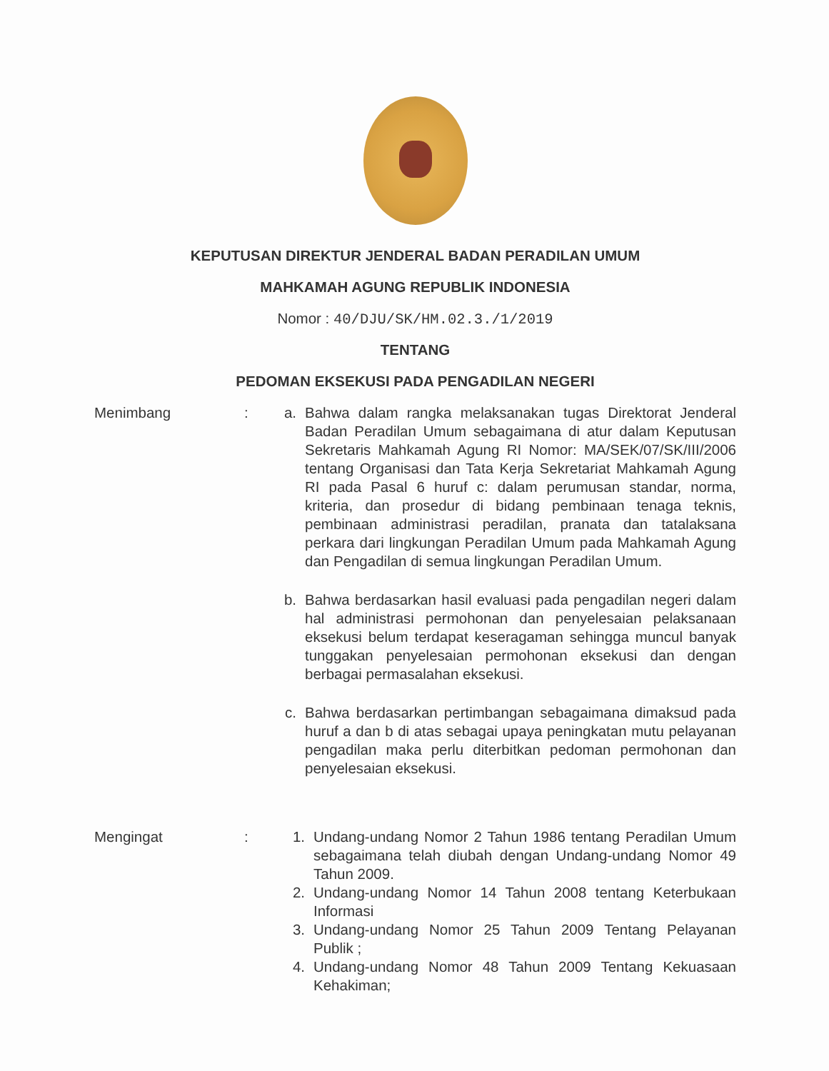KEPUTUSAN DIREKTUR JENDERAL BADAN PERADILAN UMUM
MAHKAMAH AGUNG REPUBLIK INDONESIA
Nomor : 40/DJU/SK/HM.02.3./1/2019
TENTANG
PEDOMAN EKSEKUSI PADA PENGADILAN NEGERI
Menimbang : a. Bahwa dalam rangka melaksanakan tugas Direktorat Jenderal Badan Peradilan Umum sebagaimana di atur dalam Keputusan Sekretaris Mahkamah Agung RI Nomor: MA/SEK/07/SK/III/2006 tentang Organisasi dan Tata Kerja Sekretariat Mahkamah Agung RI pada Pasal 6 huruf c: dalam perumusan standar, norma, kriteria, dan prosedur di bidang pembinaan tenaga teknis, pembinaan administrasi peradilan, pranata dan tatalaksana perkara dari lingkungan Peradilan Umum pada Mahkamah Agung dan Pengadilan di semua lingkungan Peradilan Umum.
b. Bahwa berdasarkan hasil evaluasi pada pengadilan negeri dalam hal administrasi permohonan dan penyelesaian pelaksanaan eksekusi belum terdapat keseragaman sehingga muncul banyak tunggakan penyelesaian permohonan eksekusi dan dengan berbagai permasalahan eksekusi.
c. Bahwa berdasarkan pertimbangan sebagaimana dimaksud pada huruf a dan b di atas sebagai upaya peningkatan mutu pelayanan pengadilan maka perlu diterbitkan pedoman permohonan dan penyelesaian eksekusi.
Mengingat : 1. Undang-undang Nomor 2 Tahun 1986 tentang Peradilan Umum sebagaimana telah diubah dengan Undang-undang Nomor 49 Tahun 2009.
2. Undang-undang Nomor 14 Tahun 2008 tentang Keterbukaan Informasi
3. Undang-undang Nomor 25 Tahun 2009 Tentang Pelayanan Publik ;
4. Undang-undang Nomor 48 Tahun 2009 Tentang Kekuasaan Kehakiman;